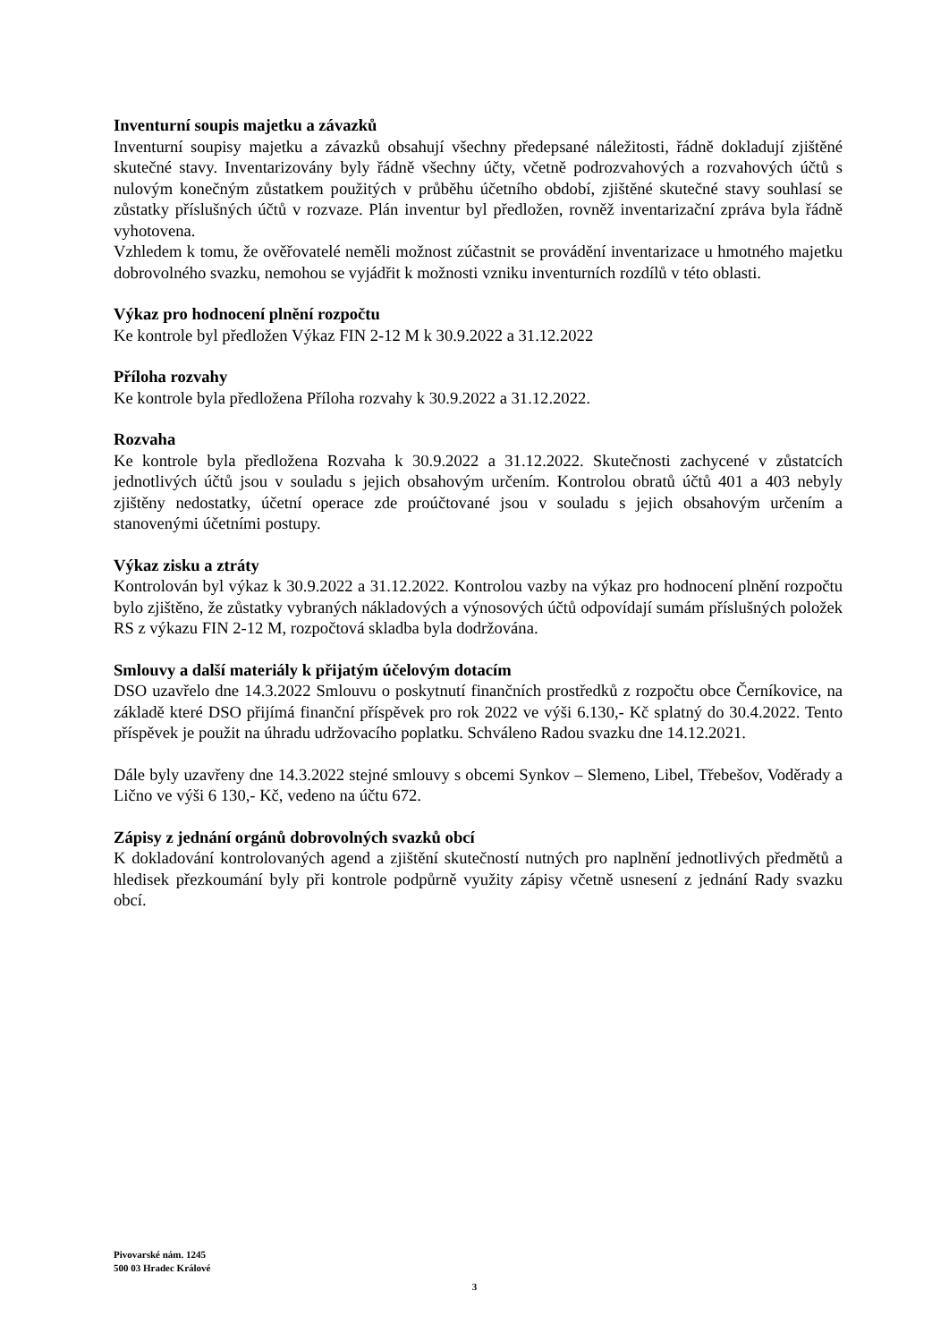Inventurní soupis majetku a závazků
Inventurní soupisy majetku a závazků obsahují všechny předepsané náležitosti, řádně dokladují zjištěné skutečné stavy. Inventarizovány byly řádně všechny účty, včetně podrozvahových a rozvahových účtů s nulovým konečným zůstatkem použitých v průběhu účetního období, zjištěné skutečné stavy souhlasí se zůstatky příslušných účtů v rozvaze. Plán inventur byl předložen, rovněž inventarizační zpráva byla řádně vyhotovena.
Vzhledem k tomu, že ověřovatelé neměli možnost zúčastnit se provádění inventarizace u hmotného majetku dobrovolného svazku, nemohou se vyjádřit k možnosti vzniku inventurních rozdílů v této oblasti.
Výkaz pro hodnocení plnění rozpočtu
Ke kontrole byl předložen Výkaz FIN 2-12 M k 30.9.2022 a 31.12.2022
Příloha rozvahy
Ke kontrole byla předložena Příloha rozvahy k 30.9.2022 a 31.12.2022.
Rozvaha
Ke kontrole byla předložena Rozvaha k 30.9.2022 a 31.12.2022. Skutečnosti zachycené v zůstatcích jednotlivých účtů jsou v souladu s jejich obsahovým určením. Kontrolou obratů účtů 401 a 403 nebyly zjištěny nedostatky, účetní operace zde proúčtované jsou v souladu s jejich obsahovým určením a stanovenými účetními postupy.
Výkaz zisku a ztráty
Kontrolován byl výkaz k 30.9.2022 a 31.12.2022. Kontrolou vazby na výkaz pro hodnocení plnění rozpočtu bylo zjištěno, že zůstatky vybraných nákladových a výnosových účtů odpovídají sumám příslušných položek RS z výkazu FIN 2-12 M, rozpočtová skladba byla dodržována.
Smlouvy a další materiály k přijatým účelovým dotacím
DSO uzavřelo dne 14.3.2022 Smlouvu o poskytnutí finančních prostředků z rozpočtu obce Černíkovice, na základě které DSO přijímá finanční příspěvek pro rok 2022 ve výši 6.130,- Kč splatný do 30.4.2022. Tento příspěvek je použit na úhradu udržovacího poplatku. Schváleno Radou svazku dne 14.12.2021.
Dále byly uzavřeny dne 14.3.2022 stejné smlouvy s obcemi Synkov – Slemeno, Libel, Třebešov, Voděrady a Lično ve výši 6 130,- Kč, vedeno na účtu 672.
Zápisy z jednání orgánů dobrovolných svazků obcí
K dokladování kontrolovaných agend a zjištění skutečností nutných pro naplnění jednotlivých předmětů a hledisek přezkoumání byly při kontrole podpůrně využity zápisy včetně usnesení z jednání Rady svazku obcí.
Pivovarské nám. 1245
500 03 Hradec Králové
3